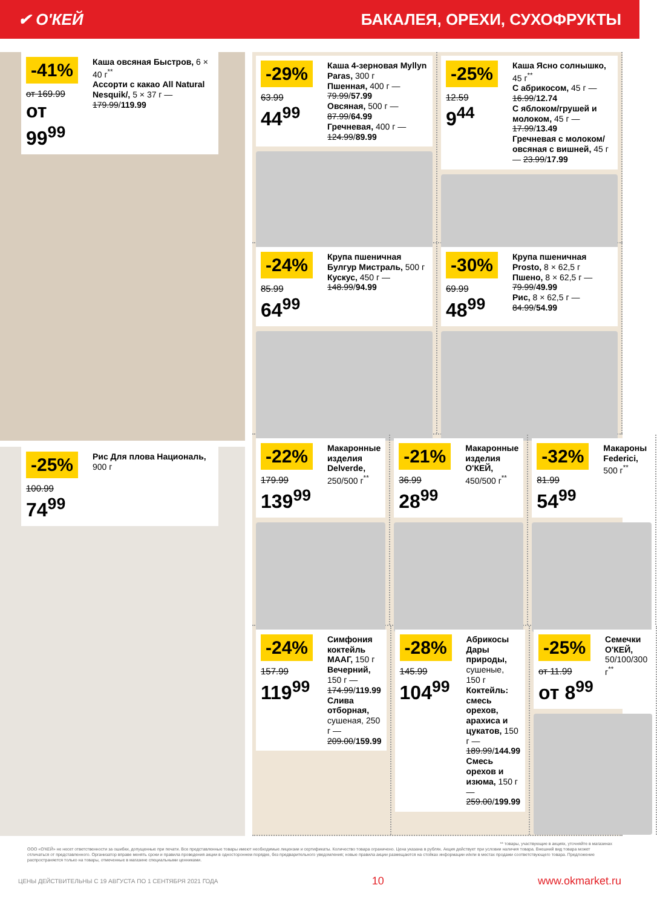✔ О'КЕЙ БАКАЛЕЯ, ОРЕХИ, СУХОФРУКТЫ
-41%
от 169.99
от 99<sup>99</sup>
Каша овсяная Быстров, 6 × 40 г<sup>**</sup>
Ассорти с какао All Natural Nesquik/, 5 × 37 г — 179.99/119.99
-25%
100.99
74<sup>99</sup>
Рис Для плова Националь, 900 г
-29%
63.99
44<sup>99</sup>
Каша 4-зерновая Myllyn Paras, 300 г
Пшенная, 400 г — 79.99/57.99
Овсяная, 500 г — 87.99/64.99
Гречневая, 400 г — 124.99/89.99
-25%
12.59
9<sup>44</sup>
Каша Ясно солнышко, 45 г<sup>**</sup>
С абрикосом, 45 г — 16.99/12.74
С яблоком/грушей и молоком, 45 г — 17.99/13.49
Гречневая с молоком/овсяная с вишней, 45 г — 23.99/17.99
-24%
85.99
64<sup>99</sup>
Крупа пшеничная Булгур Мистраль, 500 г
Кускус, 450 г — 148.99/94.99
-30%
69.99
48<sup>99</sup>
Крупа пшеничная Prosto, 8 × 62,5 г
Пшено, 8 × 62,5 г — 79.99/49.99
Рис, 8 × 62,5 г — 84.99/54.99
-22%
179.99
139<sup>99</sup>
Макаронные изделия Delverde, 250/500 г<sup>**</sup>
-21%
36.99
28<sup>99</sup>
Макаронные изделия О'КЕЙ, 450/500 г<sup>**</sup>
-32%
81.99
54<sup>99</sup>
Макароны Federici, 500 г<sup>**</sup>
-24%
157.99
119<sup>99</sup>
Симфония коктейль МААГ, 150 г
Вечерний, 150 г — 174.99/119.99
Слива отборная, сушеная, 250 г — 209.00/159.99
-28%
145.99
104<sup>99</sup>
Абрикосы Дары природы, сушеные, 150 г
Коктейль: смесь орехов, арахиса и цукатов, 150 г — 189.99/144.99
Смесь орехов и изюма, 150 г — 259.00/199.99
-25%
от 11.99
от 8<sup>99</sup>
Семечки О'КЕЙ, 50/100/300 г<sup>**</sup>
** товары, участвующие в акциях, уточняйте в магазинах
ООО «О'КЕЙ» не несет ответственности за ошибки, допущенные при печати. Все представленные товары имеют необходимые лицензии и сертификаты. Количество товара ограничено. Цена указана в рублях. Акция действует при условии наличия товара. Внешний вид товара может отличаться от представленного. Организатор вправе менять сроки и правила проведения акции в одностороннем порядке, без предварительного уведомления; новые правила акции размещаются на стойках информации и/или в местах продажи соответствующего товара. Предложение распространяется только на товары, отмеченные в магазине специальными ценниками.
ЦЕНЫ ДЕЙСТВИТЕЛЬНЫ С 19 АВГУСТА ПО 1 СЕНТЯБРЯ 2021 ГОДА 10 www.okmarket.ru